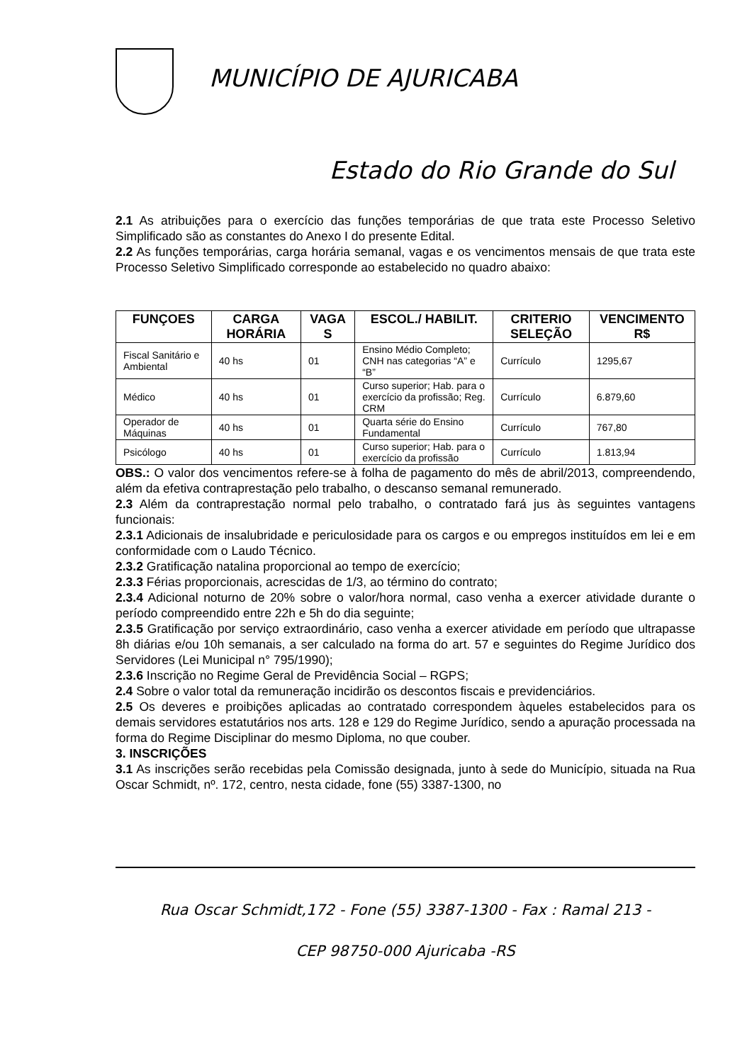MUNICÍPIO DE AJURICABA
Estado do Rio Grande do Sul
2.1 As atribuições para o exercício das funções temporárias de que trata este Processo Seletivo Simplificado são as constantes do Anexo I do presente Edital.
2.2 As funções temporárias, carga horária semanal, vagas e os vencimentos mensais de que trata este Processo Seletivo Simplificado corresponde ao estabelecido no quadro abaixo:
| FUNÇOES | CARGA HORÁRIA | VAGA S | ESCOL./ HABILIT. | CRITERIO SELEÇÃO | VENCIMENTO R$ |
| --- | --- | --- | --- | --- | --- |
| Fiscal Sanitário e Ambiental | 40 hs | 01 | Ensino Médio Completo; CNH nas categorias “A” e “B” | Currículo | 1295,67 |
| Médico | 40 hs | 01 | Curso superior; Hab. para o exercício da profissão; Reg. CRM | Currículo | 6.879,60 |
| Operador de Máquinas | 40 hs | 01 | Quarta série do Ensino Fundamental | Currículo | 767,80 |
| Psicólogo | 40 hs | 01 | Curso superior; Hab. para o exercício da profissão | Currículo | 1.813,94 |
OBS.: O valor dos vencimentos refere-se à folha de pagamento do mês de abril/2013, compreendendo, além da efetiva contraprestação pelo trabalho, o descanso semanal remunerado.
2.3 Além da contraprestação normal pelo trabalho, o contratado fará jus às seguintes vantagens funcionais:
2.3.1 Adicionais de insalubridade e periculosidade para os cargos e ou empregos instituídos em lei e em conformidade com o Laudo Técnico.
2.3.2 Gratificação natalina proporcional ao tempo de exercício;
2.3.3 Férias proporcionais, acrescidas de 1/3, ao término do contrato;
2.3.4 Adicional noturno de 20% sobre o valor/hora normal, caso venha a exercer atividade durante o período compreendido entre 22h e 5h do dia seguinte;
2.3.5 Gratificação por serviço extraordinário, caso venha a exercer atividade em período que ultrapasse 8h diárias e/ou 10h semanais, a ser calculado na forma do art. 57 e seguintes do Regime Jurídico dos Servidores (Lei Municipal n° 795/1990);
2.3.6 Inscrição no Regime Geral de Previdência Social – RGPS;
2.4 Sobre o valor total da remuneração incidirão os descontos fiscais e previdenciários.
2.5 Os deveres e proibições aplicadas ao contratado correspondem àqueles estabelecidos para os demais servidores estatutários nos arts. 128 e 129 do Regime Jurídico, sendo a apuração processada na forma do Regime Disciplinar do mesmo Diploma, no que couber.
3. INSCRIÇÕES
3.1 As inscrições serão recebidas pela Comissão designada, junto à sede do Município, situada na Rua Oscar Schmidt, nº. 172, centro, nesta cidade, fone (55) 3387-1300, no
Rua Oscar Schmidt,172 - Fone (55) 3387-1300 - Fax : Ramal 213 -
CEP 98750-000 Ajuricaba -RS